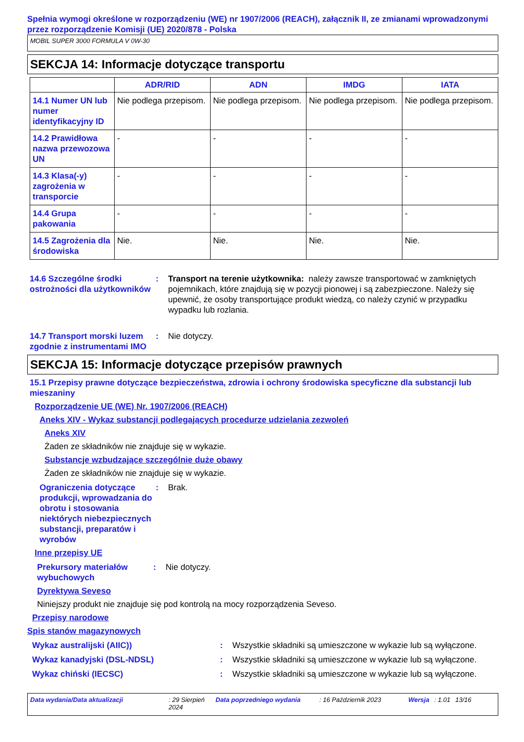Spełnia wymogi określone w rozporządzeniu (WE) nr 1907/2006 (REACH), załącznik II, ze zmianami wprowadzonymi przez rozporządzenie Komisji (UE) 2020/878 - Polska
MOBIL SUPER 3000 FORMULA V 0W-30
SEKCJA 14: Informacje dotyczące transportu
| | ADR/RID | ADN | IMDG | IATA |
| --- | --- | --- | --- | --- |
| 14.1 Numer UN lub numer identyfikacyjny ID | Nie podlega przepisom. | Nie podlega przepisom. | Nie podlega przepisom. | Nie podlega przepisom. |
| 14.2 Prawidłowa nazwa przewozowa UN | - | - | - | - |
| 14.3 Klasa(-y) zagrożenia w transporcie | - | - | - | - |
| 14.4 Grupa pakowania | - | - | - | - |
| 14.5 Zagrożenia dla środowiska | Nie. | Nie. | Nie. | Nie. |
14.6 Szczególne środki ostrożności dla użytkowników
: Transport na terenie użytkownika: należy zawsze transportować w zamkniętych pojemnikach, które znajdują się w pozycji pionowej i są zabezpieczone. Należy się upewnić, że osoby transportujące produkt wiedzą, co należy czynić w przypadku wypadku lub rozlania.
14.7 Transport morski luzem zgodnie z instrumentami IMO
: Nie dotyczy.
SEKCJA 15: Informacje dotyczące przepisów prawnych
15.1 Przepisy prawne dotyczące bezpieczeństwa, zdrowia i ochrony środowiska specyficzne dla substancji lub mieszaniny
Rozporządzenie UE (WE) Nr. 1907/2006 (REACH)
Aneks XIV - Wykaz substancji podlegających procedurze udzielania zezwoleń
Aneks XIV
Żaden ze składników nie znajduje się w wykazie.
Substancje wzbudzające szczególnie duże obawy
Żaden ze składników nie znajduje się w wykazie.
Ograniczenia dotyczące produkcji, wprowadzania do obrotu i stosowania niektórych niebezpiecznych substancji, preparatów i wyrobów
: Brak.
Inne przepisy UE
Prekursory materiałów wybuchowych
: Nie dotyczy.
Dyrektywa Seveso
Niniejszy produkt nie znajduje się pod kontrolą na mocy rozporządzenia Seveso.
Przepisy narodowe
Spis stanów magazynowych
Wykaz australijski (AIIC)) : Wszystkie składniki są umieszczone w wykazie lub są wyłączone.
Wykaz kanadyjski (DSL-NDSL) : Wszystkie składniki są umieszczone w wykazie lub są wyłączone.
Wykaz chiński (IECSC) : Wszystkie składniki są umieszczone w wykazie lub są wyłączone.
Data wydania/Data aktualizacji: 29 Sierpień 2024 Data poprzedniego wydania: 16 Październik 2023 Wersja: 1.01 13/16